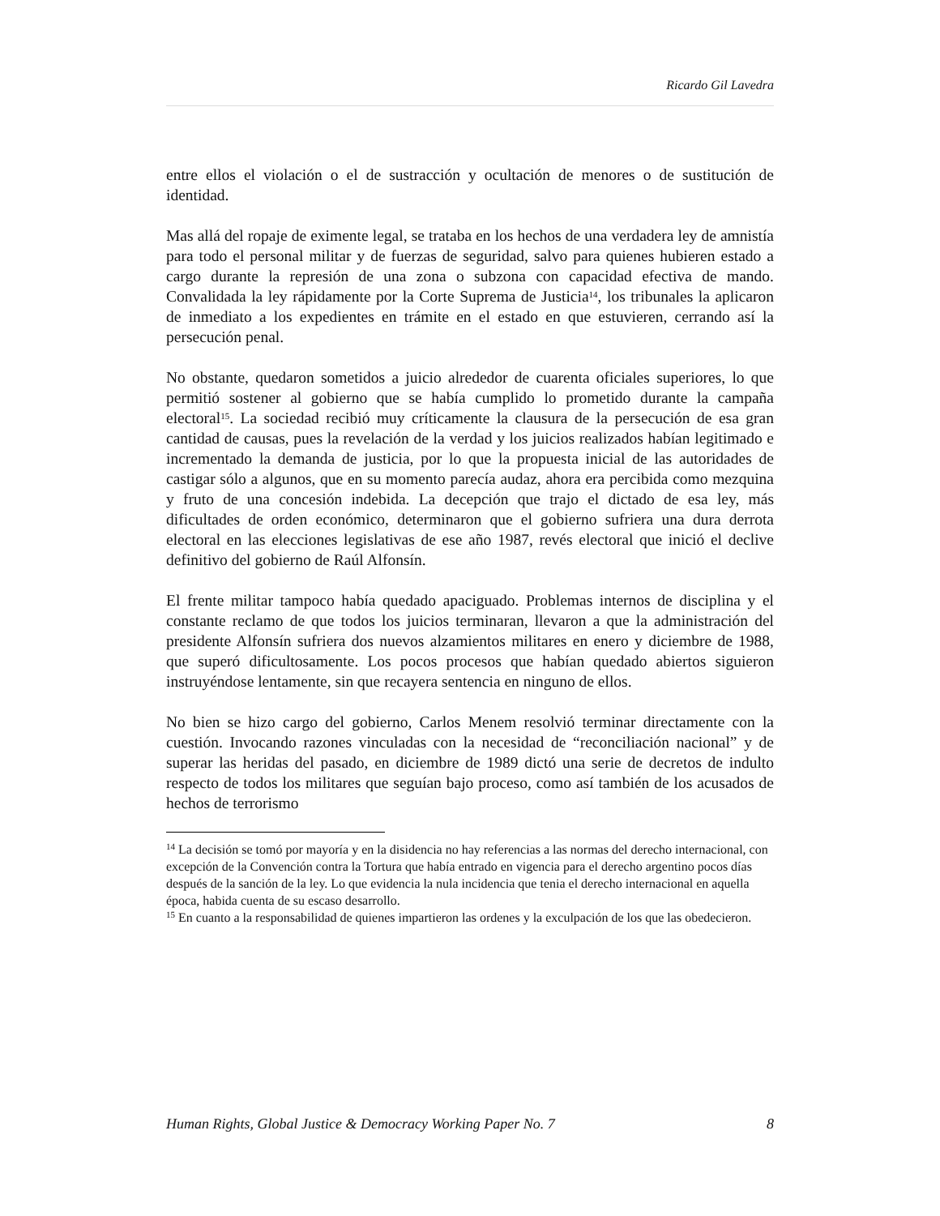Ricardo Gil Lavedra
entre ellos el violación o el de sustracción y ocultación de menores o de sustitución de identidad.
Mas allá del ropaje de eximente legal, se trataba en los hechos de una verdadera ley de amnistía para todo el personal militar y de fuerzas de seguridad, salvo para quienes hubieren estado a cargo durante la represión de una zona o subzona con capacidad efectiva de mando. Convalidada la ley rápidamente por la Corte Suprema de Justicia<sup>14</sup>, los tribunales la aplicaron de inmediato a los expedientes en trámite en el estado en que estuvieren, cerrando así la persecución penal.
No obstante, quedaron sometidos a juicio alrededor de cuarenta oficiales superiores, lo que permitió sostener al gobierno que se había cumplido lo prometido durante la campaña electoral<sup>15</sup>. La sociedad recibió muy críticamente la clausura de la persecución de esa gran cantidad de causas, pues la revelación de la verdad y los juicios realizados habían legitimado e incrementado la demanda de justicia, por lo que la propuesta inicial de las autoridades de castigar sólo a algunos, que en su momento parecía audaz, ahora era percibida como mezquina y fruto de una concesión indebida. La decepción que trajo el dictado de esa ley, más dificultades de orden económico, determinaron que el gobierno sufriera una dura derrota electoral en las elecciones legislativas de ese año 1987, revés electoral que inició el declive definitivo del gobierno de Raúl Alfonsín.
El frente militar tampoco había quedado apaciguado. Problemas internos de disciplina y el constante reclamo de que todos los juicios terminaran, llevaron a que la administración del presidente Alfonsín sufriera dos nuevos alzamientos militares en enero y diciembre de 1988, que superó dificultosamente. Los pocos procesos que habían quedado abiertos siguieron instruyéndose lentamente, sin que recayera sentencia en ninguno de ellos.
No bien se hizo cargo del gobierno, Carlos Menem resolvió terminar directamente con la cuestión. Invocando razones vinculadas con la necesidad de “reconciliación nacional” y de superar las heridas del pasado, en diciembre de 1989 dictó una serie de decretos de indulto respecto de todos los militares que seguían bajo proceso, como así también de los acusados de hechos de terrorismo
<sup>14</sup> La decisión se tomó por mayoría y en la disidencia no hay referencias a las normas del derecho internacional, con excepción de la Convención contra la Tortura que había entrado en vigencia para el derecho argentino pocos días después de la sanción de la ley. Lo que evidencia la nula incidencia que tenia el derecho internacional en aquella época, habida cuenta de su escaso desarrollo.
<sup>15</sup> En cuanto a la responsabilidad de quienes impartieron las ordenes y la exculpación de los que las obedecieron.
Human Rights, Global Justice & Democracy Working Paper No. 7 8